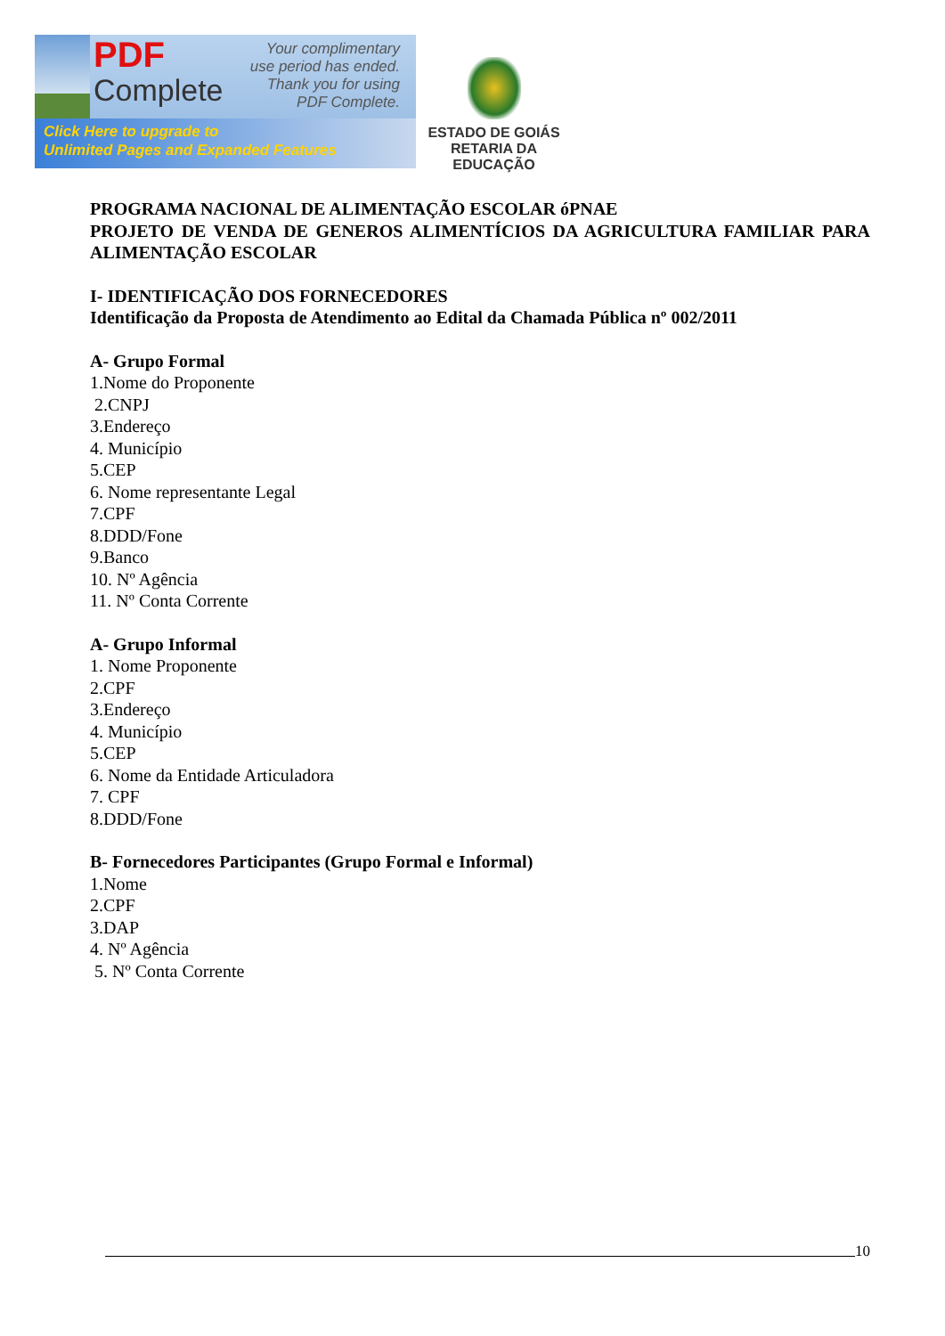PDF
Complete
Your complimentary
use period has ended.
Thank you for using
PDF Complete.
Click Here to upgrade to
Unlimited Pages and Expanded Features
ESTADO DE GOIÁS
RETARIA DA EDUCAÇÃO
PROGRAMA NACIONAL DE ALIMENTAÇÃO ESCOLAR óPNAE
PROJETO DE VENDA DE GENEROS ALIMENTÍCIOS DA AGRICULTURA FAMILIAR PARA ALIMENTAÇÃO ESCOLAR
I- IDENTIFICAÇÃO DOS FORNECEDORES
Identificação da Proposta de Atendimento ao Edital da Chamada Pública nº 002/2011
A- Grupo Formal
1.Nome do Proponente
2.CNPJ
3.Endereço
4. Município
5.CEP
6. Nome representante Legal
7.CPF
8.DDD/Fone
9.Banco
10. Nº Agência
11. Nº Conta Corrente
A- Grupo Informal
1. Nome Proponente
2.CPF
3.Endereço
4. Município
5.CEP
6. Nome da Entidade Articuladora
7. CPF
8.DDD/Fone
B- Fornecedores Participantes (Grupo Formal e Informal)
1.Nome
2.CPF
3.DAP
4. Nº Agência
5. Nº Conta Corrente
10